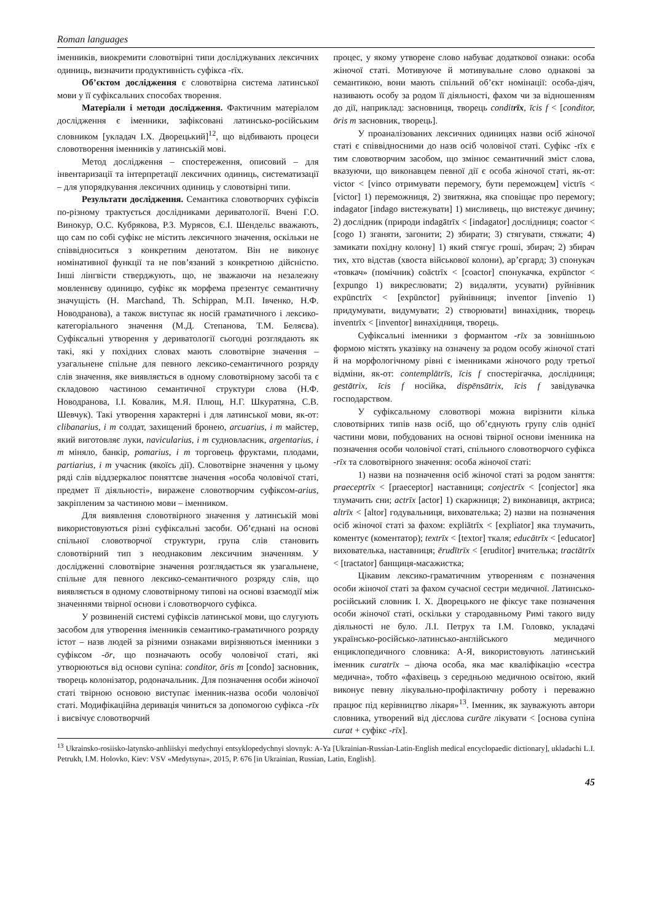Roman languages
іменників, виокремити словотвірні типи досліджуваних лексичних одиниць, визначити продуктивність суфікса -rīx.
Об’єктом дослідження є словотвірна система латинської мови у її суфіксальних способах творення.
Матеріали і методи дослідження. Фактичним матеріалом дослідження є іменники, зафіксовані латинсько-російським словником [укладач І.Х. Дворецький]<sup>12</sup>, що відбивають процеси словотворення іменників у латинській мові.
Метод дослідження – спостереження, описовий – для інвентаризації та інтерпретації лексичних одиниць, систематизації – для упорядкування лексичних одиниць у словотвірні типи.
Результати дослідження. Семантика словотворчих суфіксів по-різному трактується дослідниками дериватології. Вчені Г.О. Винокур, О.С. Кубрякова, Р.З. Мурясов, Є.І. Шендельс вважають, що сам по собі суфікс не містить лексичного значення, оскільки не співвідноситься з конкретним денотатом. Він не виконує номінативної функції та не пов’язаний з конкретною дійсністю. Інші лінгвісти стверджують, що, не зважаючи на незалежну мовленнєву одиницю, суфікс як морфема презентує семантичну значущість (H. Marchand, Th. Schippan, М.П. Івченко, Н.Ф. Новодранова), а також виступає як носій граматичного і лексико-категоріального значення (М.Д. Степанова, Т.М. Беляєва). Суфіксальні утворення у дериватології сьогодні розглядають як такі, які у похідних словах мають словотвірне значення – узагальнене спільне для певного лексико-семантичного розряду слів значення, яке виявляється в одному словотвірному засобі та є складовою частиною семантичної структури слова (Н.Ф. Новодранова, І.І. Ковалик, М.Я. Плющ, Н.Г. Шкуратяна, С.В. Шевчук). Такі утворення характерні і для латинської мови, як-от: clibanarius, i m солдат, захищений бронею, arcuarius, i m майстер, який виготовляє луки, navicularius, i m судновласник, argentarius, i m міняло, банкір, pomarius, i m торговець фруктами, плодами, partiarius, i m учасник (якоїсь дії). Словотвірне значення у цьому ряді слів віддзеркалює поняттєве значення «особа чоловічої статі, предмет її діяльності», виражене словотворчим суфіксом-arius, закріпленим за частиною мови – іменником.
Для виявлення словотвірного значення у латинській мові використовуються різні суфіксальні засоби. Об’єднані на основі спільної словотворчої структури, група слів становить словотвірний тип з неоднаковим лексичним значенням. У дослідженні словотвірне значення розглядається як узагальнене, спільне для певного лексико-семантичного розряду слів, що виявляється в одному словотвірному типові на основі взаємодії між значеннями твірної основи і словотворчого суфікса.
У розвиненій системі суфіксів латинської мови, що слугують засобом для утворення іменників семантико-граматичного розряду істот – назв людей за різними ознаками вирізняються іменники з суфіксом -ōr, що позначають особу чоловічої статі, які утворюються від основи супіна: conditor, ōris m [condo] засновник, творець колонізатор, родоначальник. Для позначення особи жіночої статі твірною основою виступає іменник-назва особи чоловічої статі. Модифікаційна деривація чиниться за допомогою суфікса -rīx і висвічує словотворчий
процес, у якому утворене слово набуває додаткової ознаки: особа жіночої статі. Мотивуюче й мотивувальне слово однакові за семантикою, вони мають спільний об’єкт номінації: особа-діяч, називають особу за родом її діяльності, фахом чи за відношенням до дії, наприклад: засновниця, творець conditrīx, īcis f < [conditor, ōris m засновник, творець].
У проаналізованих лексичних одиницях назви осіб жіночої статі є співвідносними до назв осіб чоловічої статі. Суфікс -rīx є тим словотворчим засобом, що змінює семантичний зміст слова, вказуючи, що виконавцем певної дії є особа жіночої статі, як-от: victor < [vinco отримувати перемогу, бути переможцем] victrīs < [victor] 1) переможниця, 2) звитяжна, яка сповіщає про перемогу; indagator [indago вистежувати] 1) мисливець, що вистежує дичину; 2) дослідник (природи indagātrīx < [indagator] дослідниця; coactor < [cogo 1) зганяти, загонити; 2) збирати; 3) стягувати, стяжати; 4) замикати похідну колону] 1) який стягує гроші, збирач; 2) збирач тих, хто відстав (хвоста військової колони), ар’єргард; 3) спонукач «товкач» (помічник) coāctrīx < [coactor] спонукачка, expūnctor < [expungo 1) викреслювати; 2) видаляти, усувати) руйнівник expūnctrīx < [expūnctor] руйнівниця; inventor [invenio 1) придумувати, видумувати; 2) створювати] винахідник, творець inventrīx < [inventor] винахідниця, творець.
Суфіксальні іменники з формантом -rīx за зовнішньою формою містять указівку на означену за родом особу жіночої статі й на морфологічному рівні є іменниками жіночого роду третьої відміни, як-от: contemplātrīs, īcis f спостерігачка, дослідниця; gestātrix, īcis f носійка, dispēnsātrix, īcis f завідувачка господарством.
У суфіксальному словотворі можна вирізнити кілька словотвірних типів назв осіб, що об’єднують групу слів однієї частини мови, побудованих на основі твірної основи іменника на позначення особи чоловічої статі, спільного словотворчого суфікса -rīx та словотвірного значення: особа жіночої статі:
1) назви на позначення осіб жіночої статі за родом заняття: praeceptrīx < [praeceptor] наставниця; conjectrīx < [conjector] яка тлумачить сни; actrīx [actor] 1) скаржниця; 2) виконавиця, актриса; altrīx < [altor] годувальниця, вихователька; 2) назви на позначення осіб жіночої статі за фахом: expliātrīx < [expliator] яка тлумачить, коментує (коментатор); textrīx < [textor] ткаля; educātrīx < [educator] вихователька, наставниця; ērudītrīx < [eruditor] вчителька; tractātrīx < [tractator] банщиця-масажистка;
Цікавим лексико-граматичним утворенням є позначення особи жіночої статі за фахом сучасної сестри медичної. Латинсько-російський словник І. Х. Дворецького не фіксує таке позначення особи жіночої статі, оскільки у стародавньому Римі такого виду діяльності не було. Л.І. Петрух та І.М. Головко, укладачі українсько-російсько-латинсько-англійського медичного енциклопедичного словника: А-Я, використовують латинський іменник curatrīx – діюча особа, яка має кваліфікацію «сестра медична», тобто «фахівець з середньою медичною освітою, який виконує певну лікувально-профілактичну роботу і переважно працює під керівництво лікаря»<sup>13</sup>. Іменник, як зауважують автори словника, утворений від дієслова curāre лікувати < [основа супіна curat + суфікс -rīx].
<sup>13</sup> Ukrainsko-rosiisko-latynsko-anhliiskyi medychnyi entsyklopedychnyi slovnyk: A-Ya [Ukrainian-Russian-Latin-English medical encyclopaedic dictionary], ukladachi L.I. Petrukh, I.M. Holovko, Kiev: VSV «Medytsyna», 2015, P. 676 [in Ukrainian, Russian, Latin, English].
45